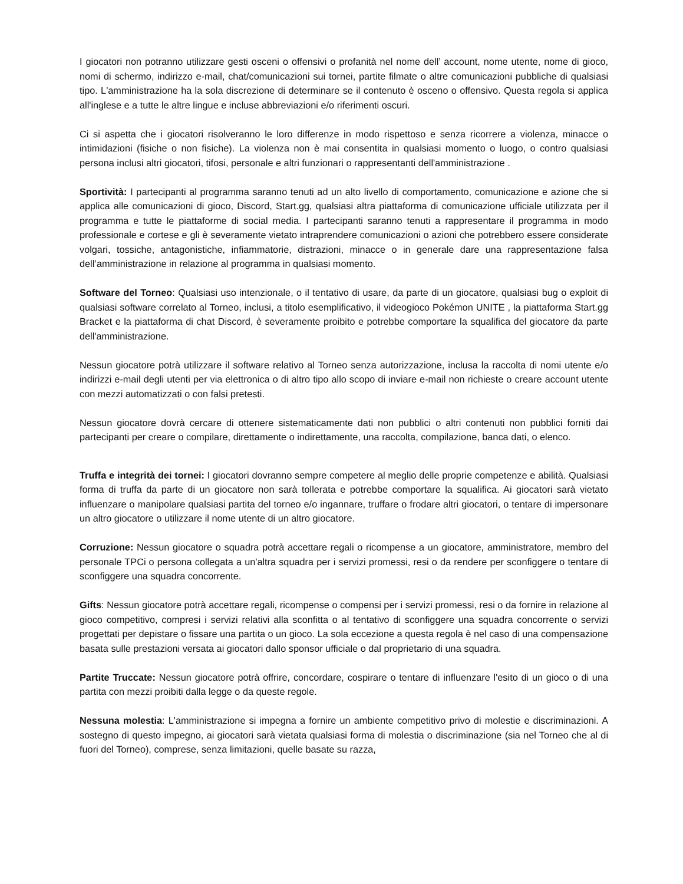I giocatori non potranno utilizzare gesti osceni o offensivi o profanità nel nome dell’ account, nome utente, nome di gioco, nomi di schermo, indirizzo e-mail, chat/comunicazioni sui tornei, partite filmate o altre comunicazioni pubbliche di qualsiasi tipo. L'amministrazione ha la sola discrezione di determinare se il contenuto è osceno o offensivo. Questa regola si applica all'inglese e a tutte le altre lingue e incluse abbreviazioni e/o riferimenti oscuri.
Ci si aspetta che i giocatori risolveranno le loro differenze in modo rispettoso e senza ricorrere a violenza, minacce o intimidazioni (fisiche o non fisiche). La violenza non è mai consentita in qualsiasi momento o luogo, o contro qualsiasi persona inclusi altri giocatori, tifosi, personale e altri funzionari o rappresentanti dell'amministrazione .
Sportività: I partecipanti al programma saranno tenuti ad un alto livello di comportamento, comunicazione e azione che si applica alle comunicazioni di gioco, Discord, Start.gg, qualsiasi altra piattaforma di comunicazione ufficiale utilizzata per il programma e tutte le piattaforme di social media. I partecipanti saranno tenuti a rappresentare il programma in modo professionale e cortese e gli è severamente vietato intraprendere comunicazioni o azioni che potrebbero essere considerate volgari, tossiche, antagonistiche, infiammatorie, distrazioni, minacce o in generale dare una rappresentazione falsa dell’amministrazione in relazione al programma in qualsiasi momento.
Software del Torneo: Qualsiasi uso intenzionale, o il tentativo di usare, da parte di un giocatore, qualsiasi bug o exploit di qualsiasi software correlato al Torneo, inclusi, a titolo esemplificativo, il videogioco Pokémon UNITE , la piattaforma Start.gg Bracket e la piattaforma di chat Discord, è severamente proibito e potrebbe comportare la squalifica del giocatore da parte dell'amministrazione.
Nessun giocatore potrà utilizzare il software relativo al Torneo senza autorizzazione, inclusa la raccolta di nomi utente e/o indirizzi e-mail degli utenti per via elettronica o di altro tipo allo scopo di inviare e-mail non richieste o creare account utente con mezzi automatizzati o con falsi pretesti.
Nessun giocatore dovrà cercare di ottenere sistematicamente dati non pubblici o altri contenuti non pubblici forniti dai partecipanti per creare o compilare, direttamente o indirettamente, una raccolta, compilazione, banca dati, o elenco.
Truffa e integrità dei tornei: I giocatori dovranno sempre competere al meglio delle proprie competenze e abilità. Qualsiasi forma di truffa da parte di un giocatore non sarà tollerata e potrebbe comportare la squalifica. Ai giocatori sarà vietato influenzare o manipolare qualsiasi partita del torneo e/o ingannare, truffare o frodare altri giocatori, o tentare di impersonare un altro giocatore o utilizzare il nome utente di un altro giocatore.
Corruzione: Nessun giocatore o squadra potrà accettare regali o ricompense a un giocatore, amministratore, membro del personale TPCi o persona collegata a un'altra squadra per i servizi promessi, resi o da rendere per sconfiggere o tentare di sconfiggere una squadra concorrente.
Gifts: Nessun giocatore potrà accettare regali, ricompense o compensi per i servizi promessi, resi o da fornire in relazione al gioco competitivo, compresi i servizi relativi alla sconfitta o al tentativo di sconfiggere una squadra concorrente o servizi progettati per depistare o fissare una partita o un gioco. La sola eccezione a questa regola è nel caso di una compensazione basata sulle prestazioni versata ai giocatori dallo sponsor ufficiale o dal proprietario di una squadra.
Partite Truccate: Nessun giocatore potrà offrire, concordare, cospirare o tentare di influenzare l'esito di un gioco o di una partita con mezzi proibiti dalla legge o da queste regole.
Nessuna molestia: L'amministrazione si impegna a fornire un ambiente competitivo privo di molestie e discriminazioni. A sostegno di questo impegno, ai giocatori sarà vietata qualsiasi forma di molestia o discriminazione (sia nel Torneo che al di fuori del Torneo), comprese, senza limitazioni, quelle basate su razza,